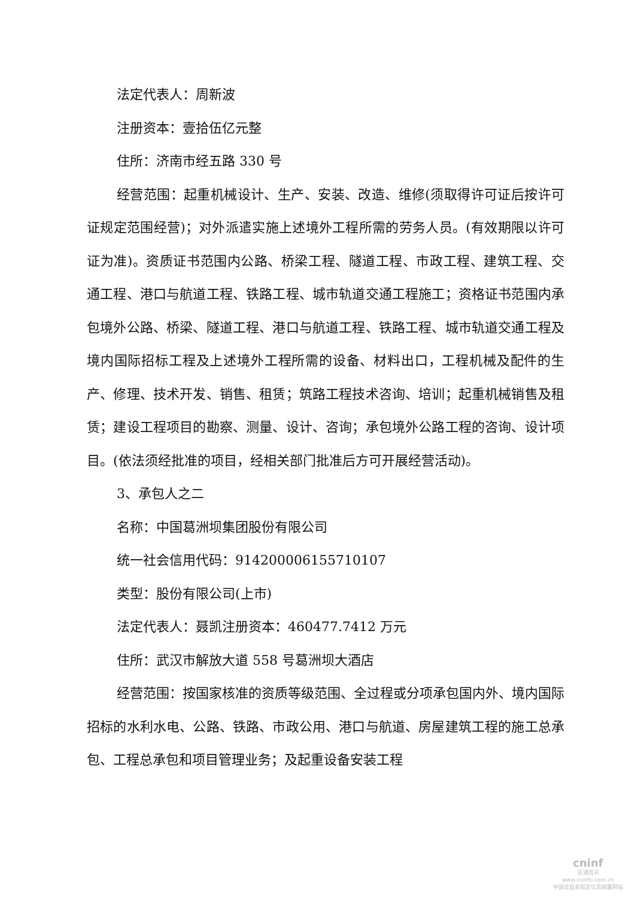法定代表人：周新波
注册资本：壹拾伍亿元整
住所：济南市经五路 330 号
经营范围：起重机械设计、生产、安装、改造、维修(须取得许可证后按许可证规定范围经营)；对外派遣实施上述境外工程所需的劳务人员。(有效期限以许可证为准)。资质证书范围内公路、桥梁工程、隧道工程、市政工程、建筑工程、交通工程、港口与航道工程、铁路工程、城市轨道交通工程施工；资格证书范围内承包境外公路、桥梁、隧道工程、港口与航道工程、铁路工程、城市轨道交通工程及境内国际招标工程及上述境外工程所需的设备、材料出口，工程机械及配件的生产、修理、技术开发、销售、租赁；筑路工程技术咨询、培训；起重机械销售及租赁；建设工程项目的勘察、测量、设计、咨询；承包境外公路工程的咨询、设计项目。(依法须经批准的项目，经相关部门批准后方可开展经营活动)。
3、承包人之二
名称：中国葛洲坝集团股份有限公司
统一社会信用代码：914200006155710107
类型：股份有限公司(上市)
法定代表人：聂凯注册资本：460477.7412 万元
住所：武汉市解放大道 558 号葛洲坝大酒店
经营范围：按国家核准的资质等级范围、全过程或分项承包国内外、境内国际招标的水利水电、公路、铁路、市政公用、港口与航道、房屋建筑工程的施工总承包、工程总承包和项目管理业务；及起重设备安装工程
cninf
巨潮资讯
www.cninfo.com.cn
中国证监会指定信息披露网站